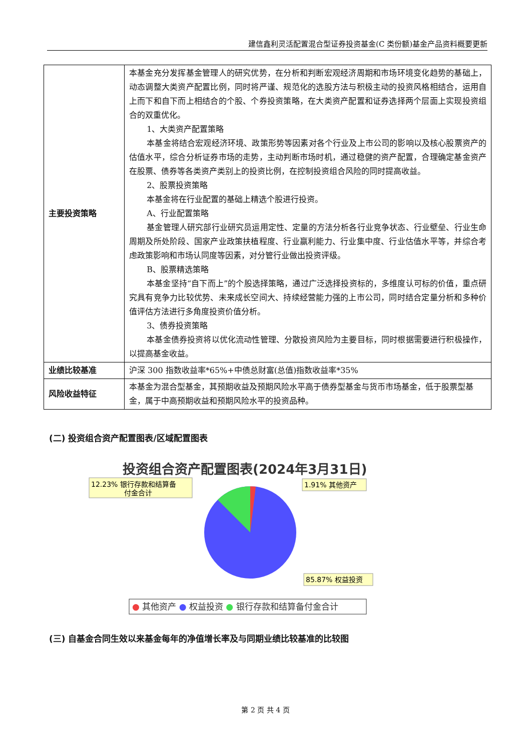建信鑫利灵活配置混合型证券投资基金(C 类份额)基金产品资料概要更新
| 主要投资策略 | 本基金充分发挥基金管理人的研究优势，在分析和判断宏观经济周期和市场环境变化趋势的基础上，动态调整大类资产配置比例，同时将严谨、规范化的选股方法与积极主动的投资风格相结合，运用自上而下和自下而上相结合的个股、个券投资策略，在大类资产配置和证券选择两个层面上实现投资组合的双重优化。 1、大类资产配置策略 本基金将结合宏观经济环境、政策形势等因素对各个行业及上市公司的影响以及核心股票资产的估值水平，综合分析证券市场的走势，主动判断市场时机，通过稳健的资产配置，合理确定基金资产在股票、债券等各类资产类别上的投资比例，在控制投资组合风险的同时提高收益。 2、股票投资策略 本基金将在行业配置的基础上精选个股进行投资。 A、行业配置策略 基金管理人研究部行业研究员运用定性、定量的方法分析各行业竞争状态、行业壁垒、行业生命周期及所处阶段、国家产业政策扶植程度、行业赢利能力、行业集中度、行业估值水平等，并综合考虑政策影响和市场认同度等因素，对分管行业做出投资评级。 B、股票精选策略 本基金坚持“自下而上”的个股选择策略，通过广泛选择投资标的，多维度认可标的价值，重点研究具有竞争力比较优势、未来成长空间大、持续经营能力强的上市公司，同时结合定量分析和多种价值评估方法进行多角度投资价值分析。 3、债券投资策略 本基金债券投资将以优化流动性管理、分散投资风险为主要目标，同时根据需要进行积极操作，以提高基金收益。 |
| 业绩比较基准 | 沪深 300 指数收益率*65%+中债总财富(总值)指数收益率*35% |
| 风险收益特征 | 本基金为混合型基金，其预期收益及预期风险水平高于债券型基金与货币市场基金，低于股票型基金，属于中高预期收益和预期风险水平的投资品种。 |
(二) 投资组合资产配置图表/区域配置图表
投资组合资产配置图表(2024年3月31日)
12.23% 银行存款和结算备
付金合计
1.91% 其他资产
85.87% 权益投资
● 其他资产 ● 权益投资 ● 银行存款和结算备付金合计
(三) 自基金合同生效以来基金每年的净值增长率及与同期业绩比较基准的比较图
第 2 页 共 4 页